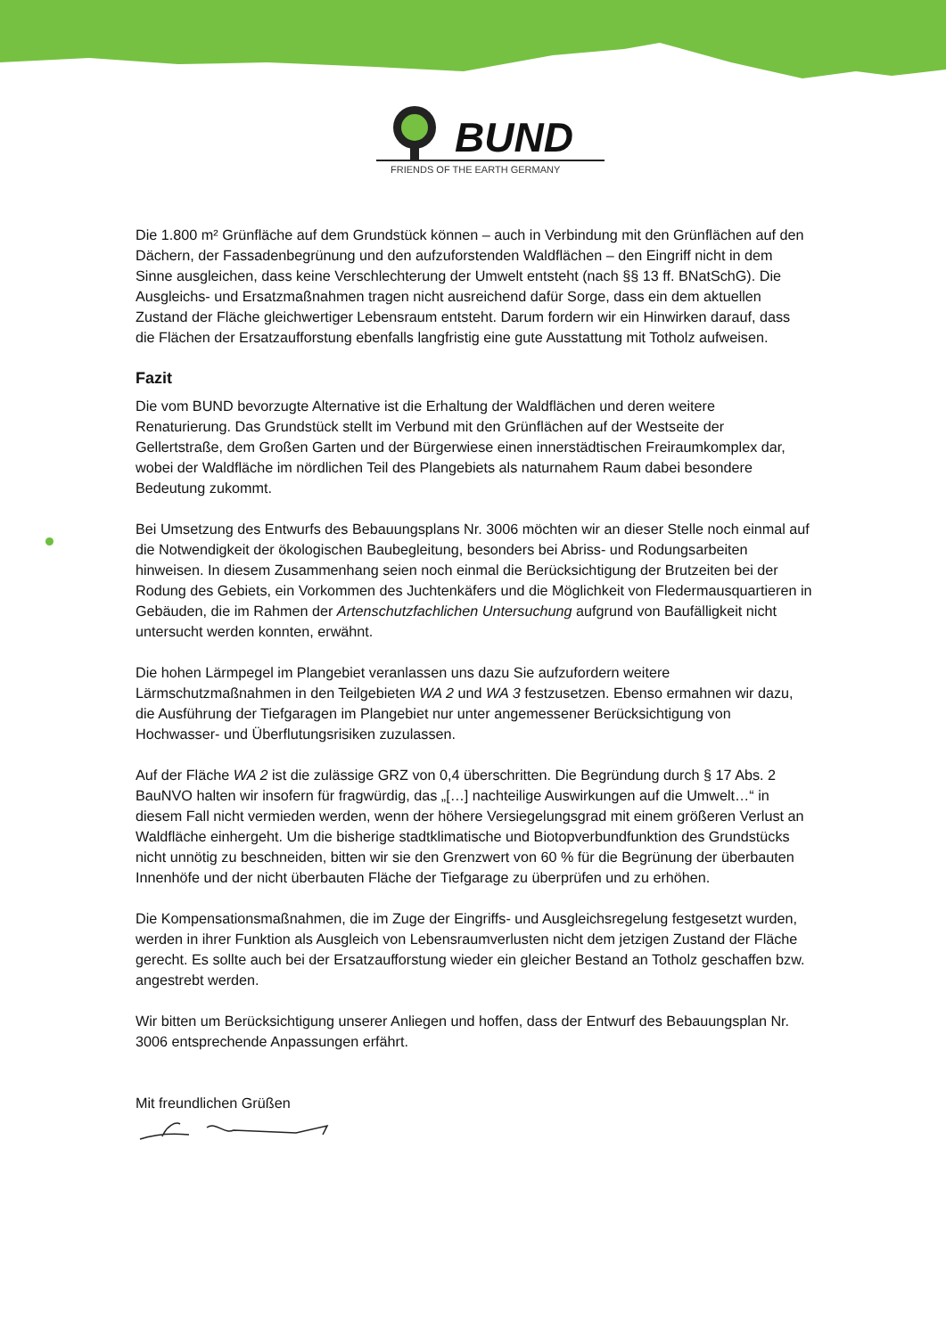BUND
FRIENDS OF THE EARTH GERMANY
Die 1.800 m² Grünfläche auf dem Grundstück können – auch in Verbindung mit den Grünflächen auf den Dächern, der Fassadenbegrünung und den aufzuforstenden Waldflächen – den Eingriff nicht in dem Sinne ausgleichen, dass keine Verschlechterung der Umwelt entsteht (nach §§ 13 ff. BNatSchG). Die Ausgleichs- und Ersatzmaßnahmen tragen nicht ausreichend dafür Sorge, dass ein dem aktuellen Zustand der Fläche gleichwertiger Lebensraum entsteht. Darum fordern wir ein Hinwirken darauf, dass die Flächen der Ersatzaufforstung ebenfalls langfristig eine gute Ausstattung mit Totholz aufweisen.
Fazit
Die vom BUND bevorzugte Alternative ist die Erhaltung der Waldflächen und deren weitere Renaturierung. Das Grundstück stellt im Verbund mit den Grünflächen auf der Westseite der Gellertstraße, dem Großen Garten und der Bürgerwiese einen innerstädtischen Freiraumkomplex dar, wobei der Waldfläche im nördlichen Teil des Plangebiets als naturnahem Raum dabei besondere Bedeutung zukommt.
Bei Umsetzung des Entwurfs des Bebauungsplans Nr. 3006 möchten wir an dieser Stelle noch einmal auf die Notwendigkeit der ökologischen Baubegleitung, besonders bei Abriss- und Rodungsarbeiten hinweisen. In diesem Zusammenhang seien noch einmal die Berücksichtigung der Brutzeiten bei der Rodung des Gebiets, ein Vorkommen des Juchtenkäfers und die Möglichkeit von Fledermausquartieren in Gebäuden, die im Rahmen der Artenschutzfachlichen Untersuchung aufgrund von Baufälligkeit nicht untersucht werden konnten, erwähnt.
Die hohen Lärmpegel im Plangebiet veranlassen uns dazu Sie aufzufordern weitere Lärmschutzmaßnahmen in den Teilgebieten WA 2 und WA 3 festzusetzen. Ebenso ermahnen wir dazu, die Ausführung der Tiefgaragen im Plangebiet nur unter angemessener Berücksichtigung von Hochwasser- und Überflutungsrisiken zuzulassen.
Auf der Fläche WA 2 ist die zulässige GRZ von 0,4 überschritten. Die Begründung durch § 17 Abs. 2 BauNVO halten wir insofern für fragwürdig, das „[…] nachteilige Auswirkungen auf die Umwelt…“ in diesem Fall nicht vermieden werden, wenn der höhere Versiegelungsgrad mit einem größeren Verlust an Waldfläche einhergeht. Um die bisherige stadtklimatische und Biotopverbundfunktion des Grundstücks nicht unnötig zu beschneiden, bitten wir sie den Grenzwert von 60 % für die Begrünung der überbauten Innenhöfe und der nicht überbauten Fläche der Tiefgarage zu überprüfen und zu erhöhen.
Die Kompensationsmaßnahmen, die im Zuge der Eingriffs- und Ausgleichsregelung festgesetzt wurden, werden in ihrer Funktion als Ausgleich von Lebensraumverlusten nicht dem jetzigen Zustand der Fläche gerecht. Es sollte auch bei der Ersatzaufforstung wieder ein gleicher Bestand an Totholz geschaffen bzw. angestrebt werden.
Wir bitten um Berücksichtigung unserer Anliegen und hoffen, dass der Entwurf des Bebauungsplan Nr. 3006 entsprechende Anpassungen erfährt.
Mit freundlichen Grüßen